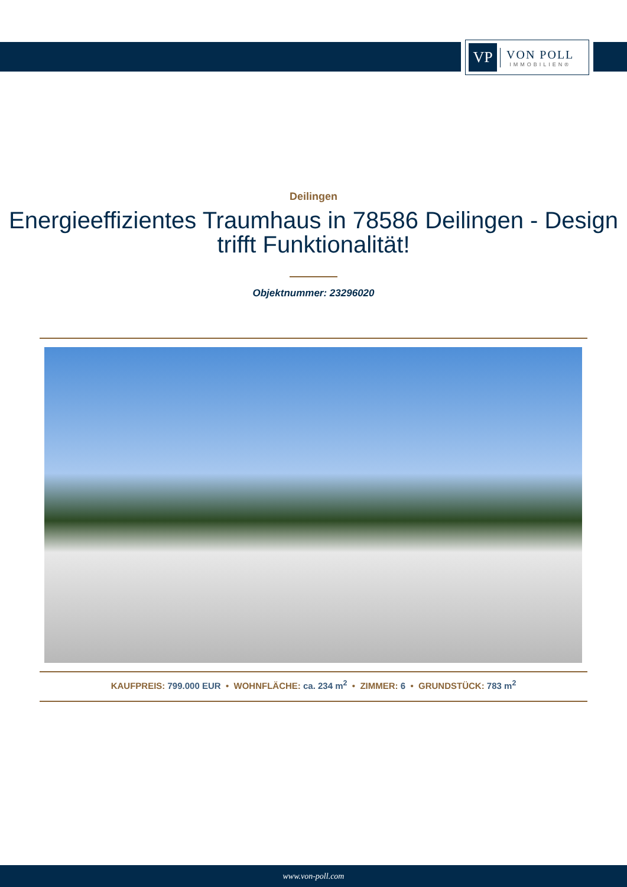VP
VON POLL
IMMOBILIEN®
Deilingen
Energieeffizientes Traumhaus in 78586 Deilingen - Design trifft Funktionalität!
Objektnummer: 23296020
KAUFPREIS: 799.000 EUR • WOHNFLÄCHE: ca. 234 m<sup>2</sup> • ZIMMER: 6 • GRUNDSTÜCK: 783 m<sup>2</sup>
www.von-poll.com